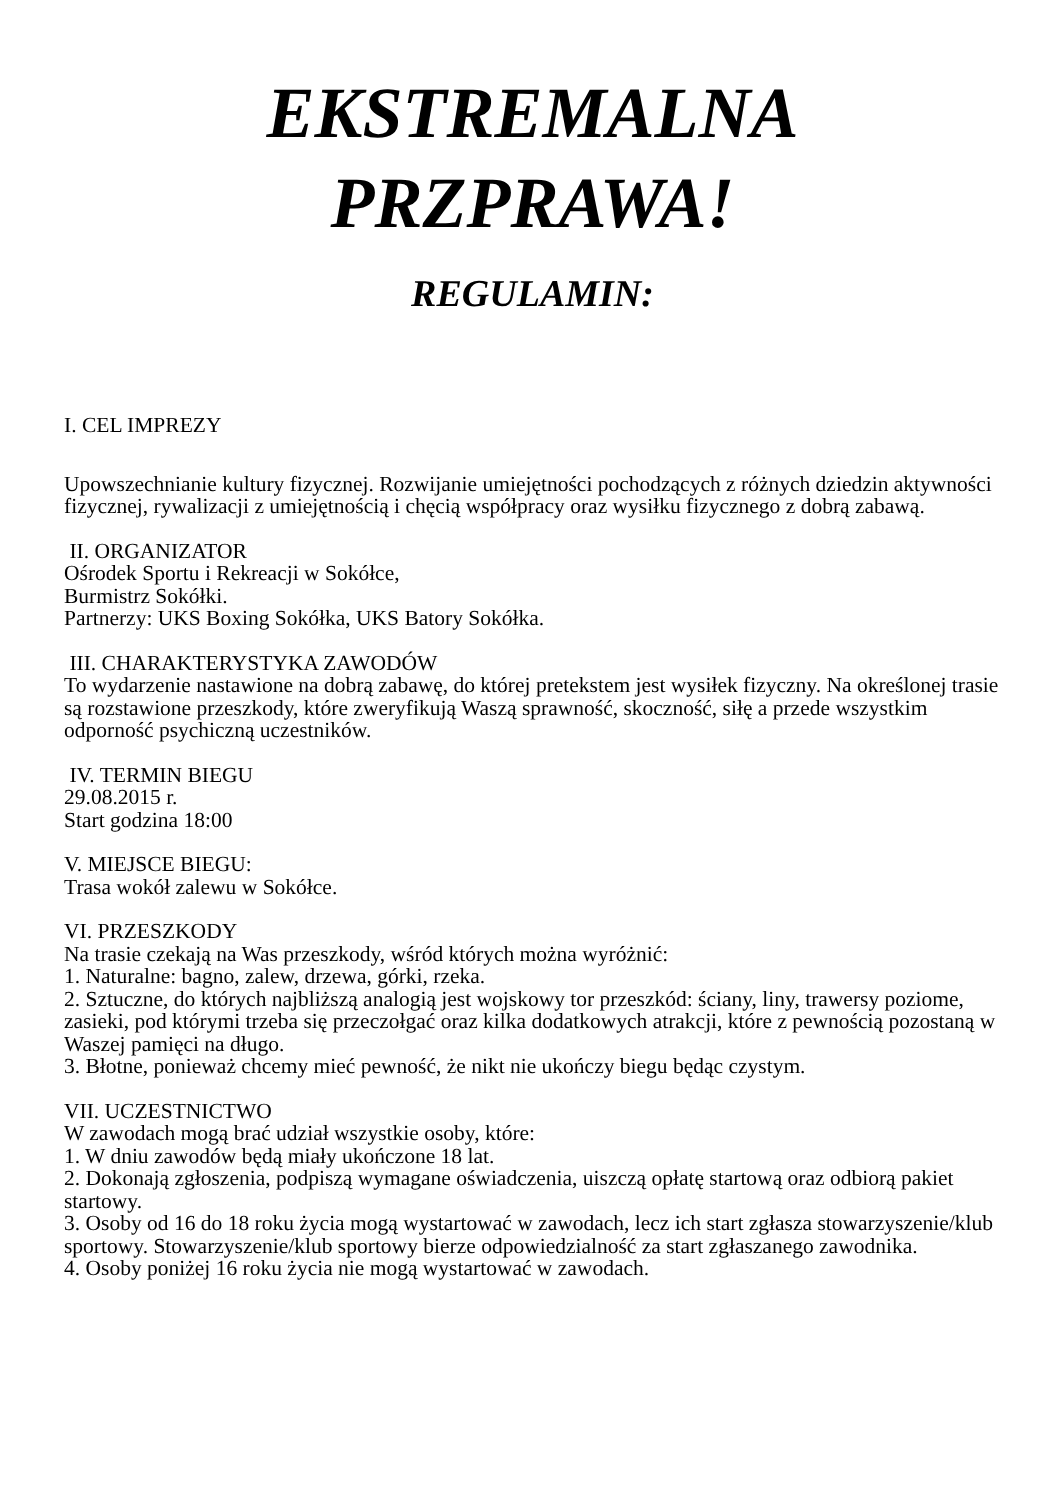EKSTREMALNA PRZPRAWA!
REGULAMIN:
I. CEL IMPREZY
Upowszechnianie kultury fizycznej. Rozwijanie umiejętności pochodzących z różnych dziedzin aktywności fizycznej, rywalizacji z umiejętnością i chęcią współpracy oraz wysiłku fizycznego z dobrą zabawą.
II. ORGANIZATOR
Ośrodek Sportu i Rekreacji w Sokółce,
Burmistrz Sokółki.
Partnerzy: UKS Boxing Sokółka, UKS Batory Sokółka.
III. CHARAKTERYSTYKA ZAWODÓW
To wydarzenie nastawione na dobrą zabawę, do której pretekstem jest wysiłek fizyczny. Na określonej trasie są rozstawione przeszkody, które zweryfikują Waszą sprawność, skoczność, siłę a przede wszystkim odporność psychiczną uczestników.
IV. TERMIN BIEGU
29.08.2015 r.
Start godzina 18:00
V. MIEJSCE BIEGU:
Trasa wokół zalewu w Sokółce.
VI. PRZESZKODY
Na trasie czekają na Was przeszkody, wśród których można wyróżnić:
1. Naturalne: bagno, zalew, drzewa, górki, rzeka.
2. Sztuczne, do których najbliższą analogią jest wojskowy tor przeszkód: ściany, liny, trawersy poziome, zasieki, pod którymi trzeba się przeczołgać oraz kilka dodatkowych atrakcji, które z pewnością pozostaną w Waszej pamięci na długo.
3. Błotne, ponieważ chcemy mieć pewność, że nikt nie ukończy biegu będąc czystym.
VII. UCZESTNICTWO
W zawodach mogą brać udział wszystkie osoby, które:
1. W dniu zawodów będą miały ukończone 18 lat.
2. Dokonają zgłoszenia, podpiszą wymagane oświadczenia, uiszczą opłatę startową oraz odbiorą pakiet startowy.
3. Osoby od 16 do 18 roku życia mogą wystartować w zawodach, lecz ich start zgłasza stowarzyszenie/klub sportowy. Stowarzyszenie/klub sportowy bierze odpowiedzialność za start zgłaszanego zawodnika.
4. Osoby poniżej 16 roku życia nie mogą wystartować w zawodach.